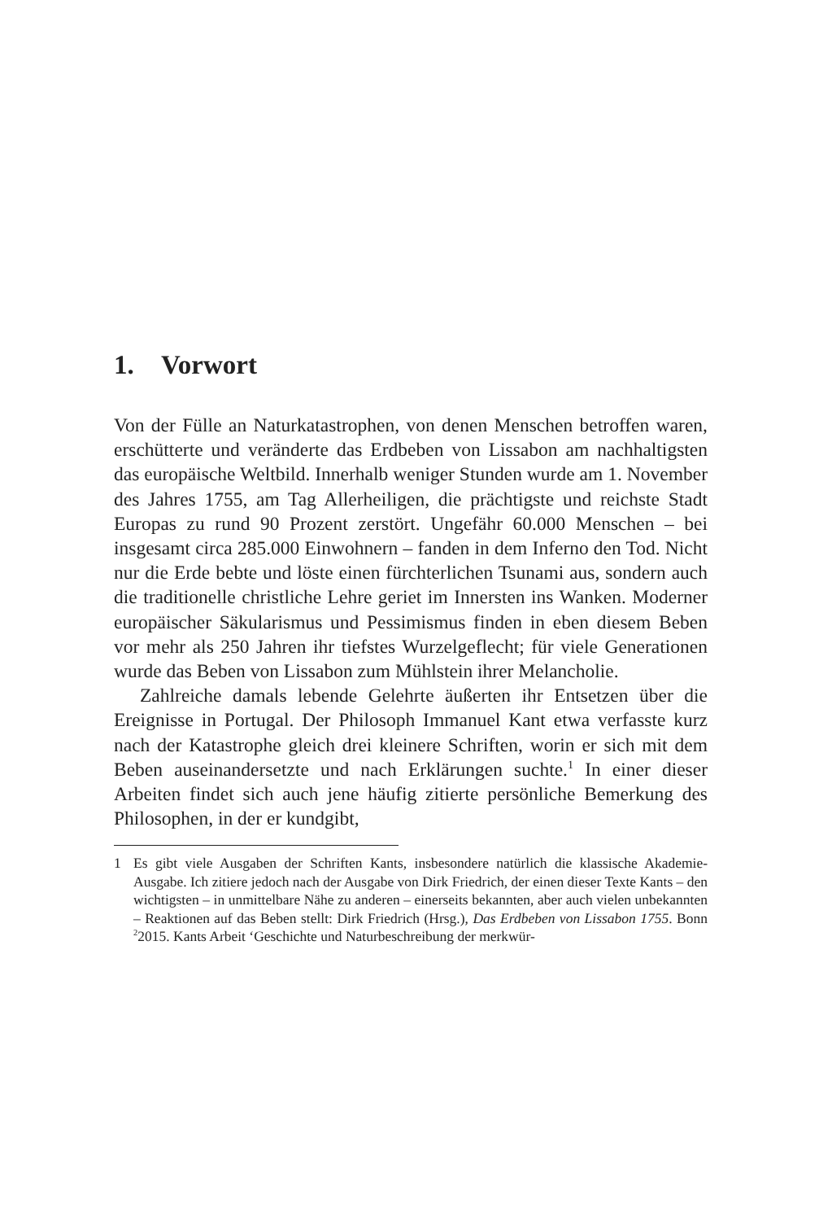1. Vorwort
Von der Fülle an Naturkatastrophen, von denen Menschen betroffen waren, erschütterte und veränderte das Erdbeben von Lissabon am nachhaltigsten das europäische Weltbild. Innerhalb weniger Stunden wurde am 1. November des Jahres 1755, am Tag Allerheiligen, die prächtigste und reichste Stadt Europas zu rund 90 Prozent zerstört. Ungefähr 60.000 Menschen – bei insgesamt circa 285.000 Einwohnern – fanden in dem Inferno den Tod. Nicht nur die Erde bebte und löste einen fürchterlichen Tsunami aus, sondern auch die traditionelle christliche Lehre geriet im Innersten ins Wanken. Moderner europäischer Säkularismus und Pessimismus finden in eben diesem Beben vor mehr als 250 Jahren ihr tiefstes Wurzelgeflecht; für viele Generationen wurde das Beben von Lissabon zum Mühlstein ihrer Melancholie.
Zahlreiche damals lebende Gelehrte äußerten ihr Entsetzen über die Ereignisse in Portugal. Der Philosoph Immanuel Kant etwa verfasste kurz nach der Katastrophe gleich drei kleinere Schriften, worin er sich mit dem Beben auseinandersetzte und nach Erklärungen suchte.<sup>1</sup> In einer dieser Arbeiten findet sich auch jene häufig zitierte persönliche Bemerkung des Philosophen, in der er kundgibt,
1 Es gibt viele Ausgaben der Schriften Kants, insbesondere natürlich die klassische Akademie-Ausgabe. Ich zitiere jedoch nach der Ausgabe von Dirk Friedrich, der einen dieser Texte Kants – den wichtigsten – in unmittelbare Nähe zu anderen – einerseits bekannten, aber auch vielen unbekannten – Reaktionen auf das Beben stellt: Dirk Friedrich (Hrsg.), Das Erdbeben von Lissabon 1755. Bonn <sup>2</sup>2015. Kants Arbeit ‘Geschichte und Naturbeschreibung der merkwür-